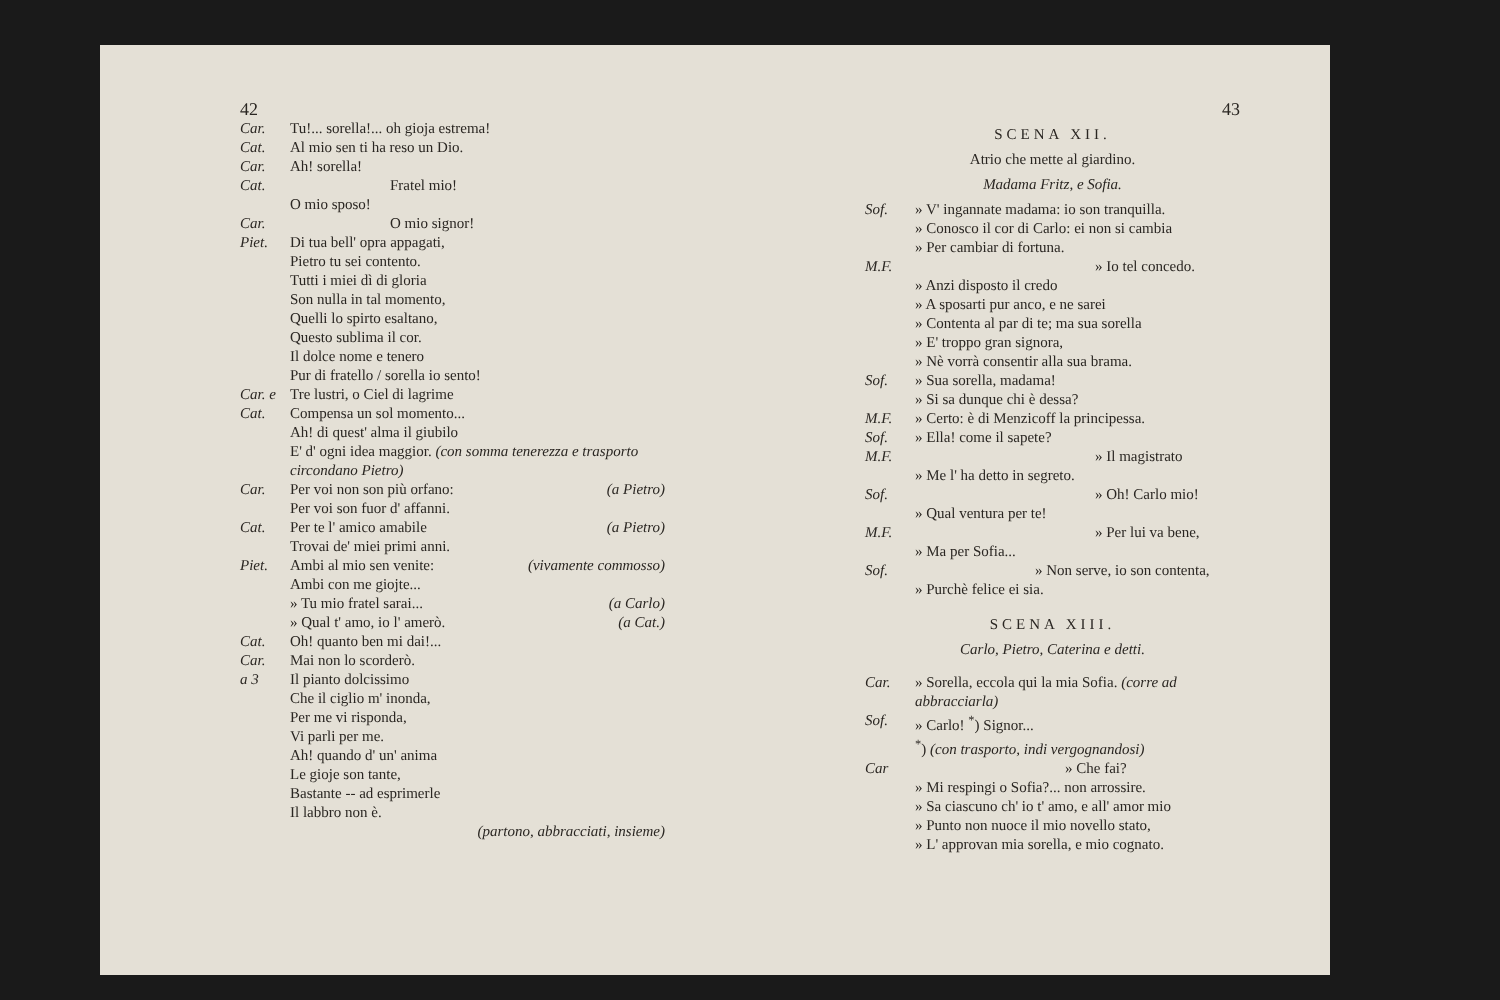42
Car. Tu!... sorella!... oh gioja estrema!
Cat. Al mio sen ti ha reso un Dio.
Car. Ah! sorella!
Cat. Fratel mio!
O mio sposo!
Car. O mio signor!
Piet. Di tua bell' opra appagati,
Pietro tu sei contento.
Tutti i miei dì di gloria
Son nulla in tal momento,
Quelli lo spirto esaltano,
Questo sublima il cor.
Il dolce nome e tenero
Pur di fratello / sorella io sento!
Car. e Cat. Tre lustri, o Ciel di lagrime
Compensa un sol momento...
Ah! di quest' alma il giubilo
E' d' ogni idea maggior. (con somma tenerezza e trasporto circondano Pietro)
Car. Per voi non son più orfano: (a Pietro)
Per voi son fuor d' affanni.
Cat. Per te l' amico amabile (a Pietro)
Trovai de' miei primi anni.
Piet. Ambi al mio sen venite: (vivamente commosso)
Ambi con me giojte...
» Tu mio fratel sarai... (a Carlo)
» Qual t' amo, io l' amerò. (a Cat.)
Cat. Oh! quanto ben mi dai!...
Car. Mai non lo scorderò.
a 3 Il pianto dolcissimo
Che il ciglio m' inonda,
Per me vi risponda,
Vi parli per me.
Ah! quando d' un' anima
Le gioje son tante,
Bastante -- ad esprimerle
Il labbro non è.
(partono, abbracciati, insieme)
43
SCENA XII.
Atrio che mette al giardino.
Madama Fritz, e Sofia.
Sof. » V' ingannate madama: io son tranquilla.
» Conosco il cor di Carlo: ei non si cambia
» Per cambiar di fortuna.
M.F. » Io tel concedo.
» Anzi disposto il credo
» A sposarti pur anco, e ne sarei
» Contenta al par di te; ma sua sorella
» E' troppo gran signora,
» Nè vorrà consentir alla sua brama.
Sof. » Sua sorella, madama!
» Si sa dunque chi è dessa?
M.F. » Certo: è di Menzicoff la principessa.
Sof. » Ella! come il sapete?
M.F. » Il magistrato
» Me l' ha detto in segreto.
Sof. » Oh! Carlo mio!
» Qual ventura per te!
M.F. » Per lui va bene,
» Ma per Sofia...
Sof. » Non serve, io son contenta,
» Purchè felice ei sia.
SCENA XIII.
Carlo, Pietro, Caterina e detti.
Car. » Sorella, eccola qui la mia Sofia. (corre ad abbracciarla)
Sof. » Carlo! <sup>*</sup>) Signor...
<sup>*</sup>) (con trasporto, indi vergognandosi)
Car » Che fai?
» Mi respingi o Sofia?... non arrossire.
» Sa ciascuno ch' io t' amo, e all' amor mio
» Punto non nuoce il mio novello stato,
» L' approvan mia sorella, e mio cognato.